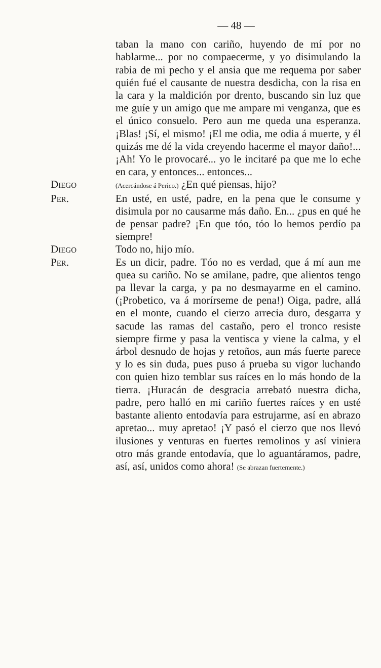— 48 —
taban la mano con cariño, huyendo de mí por no hablarme... por no compaecerme, y yo disimulando la rabia de mi pecho y el ansia que me requema por saber quién fué el causante de nuestra desdicha, con la risa en la cara y la maldición por drento, buscando sin luz que me guíe y un amigo que me ampare mi venganza, que es el único consuelo. Pero aun me queda una esperanza. ¡Blas! ¡Sí, el mismo! ¡El me odia, me odia á muerte, y él quizás me dé la vida creyendo hacerme el mayor daño!... ¡Ah! Yo le provocaré... yo le incitaré pa que me lo eche en cara, y entonces... entonces...
Diego
(Acercándose á Perico.) ¿En qué piensas, hijo?
Per. En usté, en usté, padre, en la pena que le consume y disimula por no causarme más daño. En... ¿pus en qué he de pensar padre? ¡En que tóo, tóo lo hemos perdío pa siempre!
Diego Todo no, hijo mío.
Per. Es un dicir, padre. Tóo no es verdad, que á mí aun me quea su cariño. No se amilane, padre, que alientos tengo pa llevar la carga, y pa no desmayarme en el camino. (¡Probetico, va á morírseme de pena!) Oiga, padre, allá en el monte, cuando el cierzo arrecia duro, desgarra y sacude las ramas del castaño, pero el tronco resiste siempre firme y pasa la ventisca y viene la calma, y el árbol desnudo de hojas y retoños, aun más fuerte parece y lo es sin duda, pues puso á prueba su vigor luchando con quien hizo temblar sus raíces en lo más hondo de la tierra. ¡Huracán de desgracia arrebató nuestra dicha, padre, pero halló en mi cariño fuertes raíces y en usté bastante aliento entodavía para estrujarme, así en abrazo apretao... muy apretao! ¡Y pasó el cierzo que nos llevó ilusiones y venturas en fuertes remolinos y así viniera otro más grande entodavía, que lo aguantáramos, padre, así, así, unidos como ahora! (Se abrazan fuertemente.)